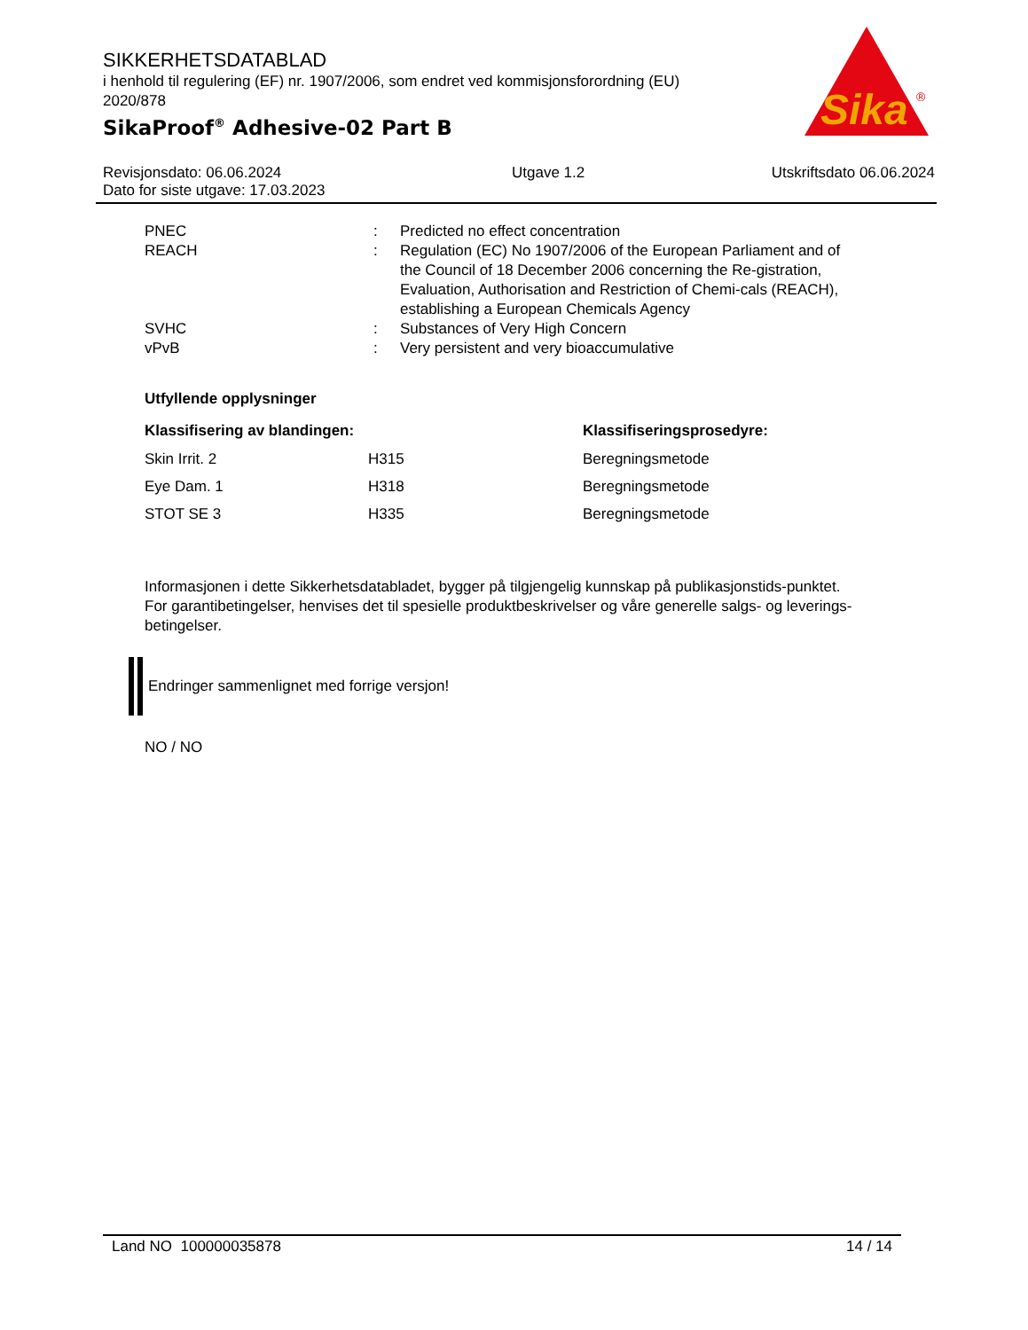SIKKERHETSDATABLAD
i henhold til regulering (EF) nr. 1907/2006, som endret ved kommisjonsforordning (EU) 2020/878
SikaProof<sup>®</sup> Adhesive-02 Part B
Sika
®
Revisjonsdato: 06.06.2024
Dato for siste utgave: 17.03.2023
Utgave 1.2 Utskriftsdato 06.06.2024
| PNEC | : | Predicted no effect concentration |
| REACH | : | Regulation (EC) No 1907/2006 of the European Parliament and of the Council of 18 December 2006 concerning the Re-gistration, Evaluation, Authorisation and Restriction of Chemi-cals (REACH), establishing a European Chemicals Agency |
| SVHC | : | Substances of Very High Concern |
| vPvB | : | Very persistent and very bioaccumulative |
Utfyllende opplysninger
| Klassifisering av blandingen: | | Klassifiseringsprosedyre: |
| --- | --- | --- |
| Skin Irrit. 2 | H315 | Beregningsmetode |
| Eye Dam. 1 | H318 | Beregningsmetode |
| STOT SE 3 | H335 | Beregningsmetode |
Informasjonen i dette Sikkerhetsdatabladet, bygger på tilgjengelig kunnskap på publikasjonstids-punktet. For garantibetingelser, henvises det til spesielle produktbeskrivelser og våre generelle salgs- og leverings- betingelser.
Endringer sammenlignet med forrige versjon!
NO / NO
Land NO 100000035878 14 / 14